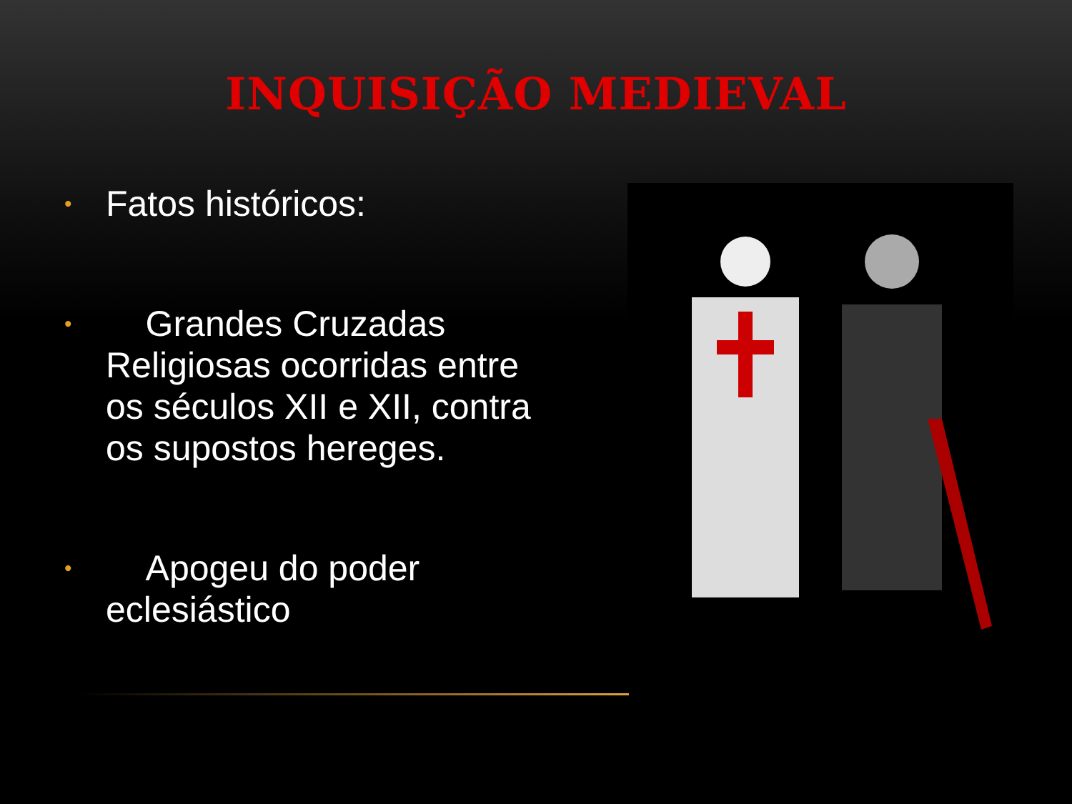INQUISIÇÃO MEDIEVAL
• Fatos históricos:
• Grandes Cruzadas Religiosas ocorridas entre os séculos XII e XII, contra os supostos hereges.
• Apogeu do poder eclesiástico